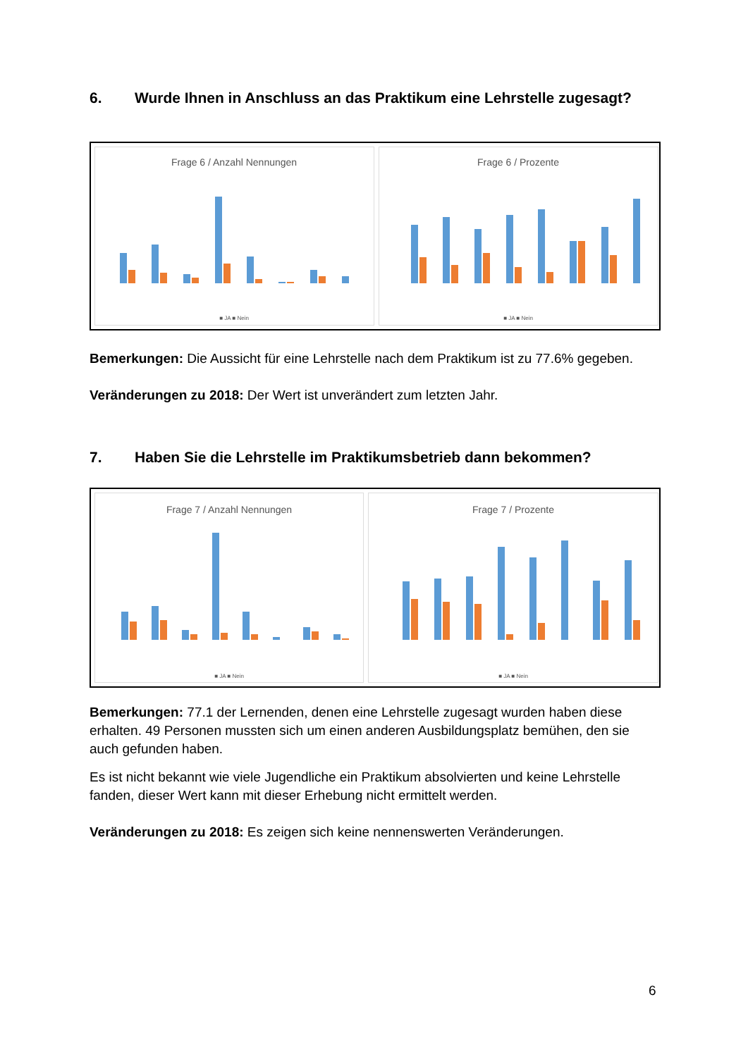6. Wurde Ihnen in Anschluss an das Praktikum eine Lehrstelle zugesagt?
Frage 6 / Anzahl Nennungen
■ JA ■ Nein
Frage 6 / Prozente
■ JA ■ Nein
Bemerkungen: Die Aussicht für eine Lehrstelle nach dem Praktikum ist zu 77.6% gegeben.
Veränderungen zu 2018: Der Wert ist unverändert zum letzten Jahr.
7. Haben Sie die Lehrstelle im Praktikumsbetrieb dann bekommen?
Frage 7 / Anzahl Nennungen
■ JA ■ Nein
Frage 7 / Prozente
■ JA ■ Nein
Bemerkungen: 77.1 der Lernenden, denen eine Lehrstelle zugesagt wurden haben diese erhalten. 49 Personen mussten sich um einen anderen Ausbildungsplatz bemühen, den sie auch gefunden haben.
Es ist nicht bekannt wie viele Jugendliche ein Praktikum absolvierten und keine Lehrstelle fanden, dieser Wert kann mit dieser Erhebung nicht ermittelt werden.
Veränderungen zu 2018: Es zeigen sich keine nennenswerten Veränderungen.
6